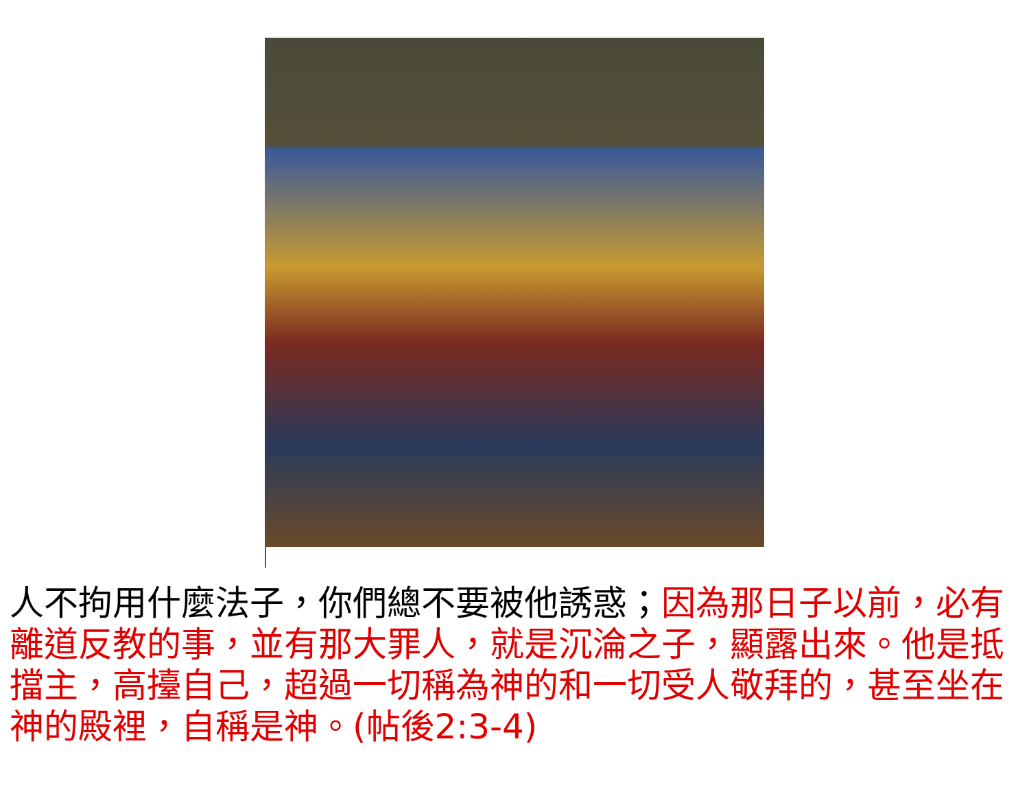人不拘用什麼法子，你們總不要被他誘惑；因為那日子以前，必有離道反教的事，並有那大罪人，就是沉淪之子，顯露出來。他是抵擋主，高擡自己，超過一切稱為神的和一切受人敬拜的，甚至坐在神的殿裡，自稱是神。(帖後2:3-4)